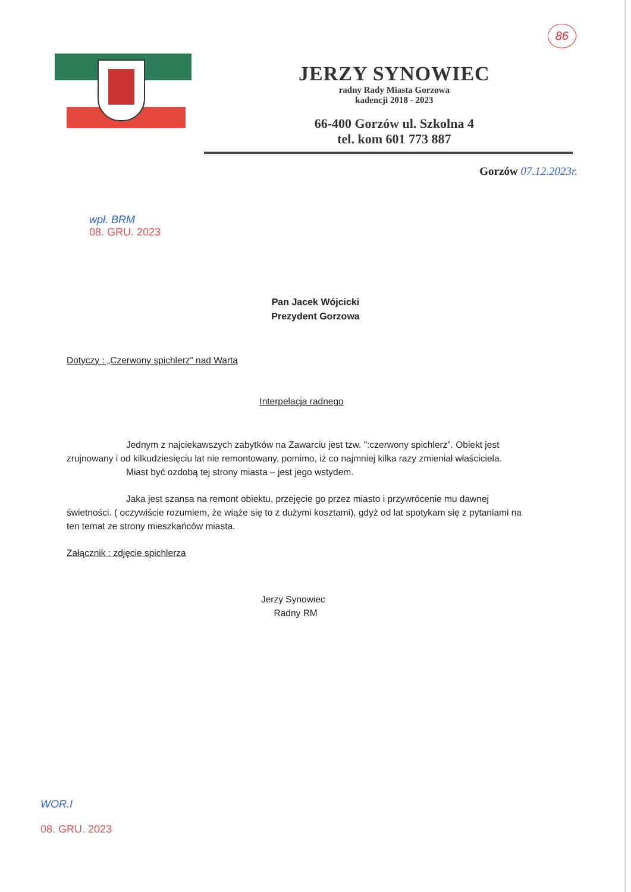86
JERZY SYNOWIEC
radny Rady Miasta Gorzowa
kadencji 2018 - 2023
66-400 Gorzów ul. Szkolna 4
tel. kom 601 773 887
Gorzów 07.12.2023r.
wpł. BRM
08. GRU. 2023
Pan Jacek Wójcicki
Prezydent Gorzowa
Dotyczy : „Czerwony spichlerz” nad Wartą
Interpelacja radnego
Jednym z najciekawszych zabytków na Zawarciu jest tzw. ":czerwony spichlerz”. Obiekt jest zrujnowany i od kilkudziesięciu lat nie remontowany, pomimo, iż co najmniej kilka razy zmieniał właściciela.
Miast być ozdobą tej strony miasta – jest jego wstydem.
Jaka jest szansa na remont obiektu, przejęcie go przez miasto i przywrócenie mu dawnej świetności. ( oczywiście rozumiem, że wiąże się to z dużymi kosztami), gdyż od lat spotykam się z pytaniami na ten temat ze strony mieszkańców miasta.
Załącznik : zdjęcie spichlerza
Jerzy Synowiec
Radny RM
WOR.I
08. GRU. 2023